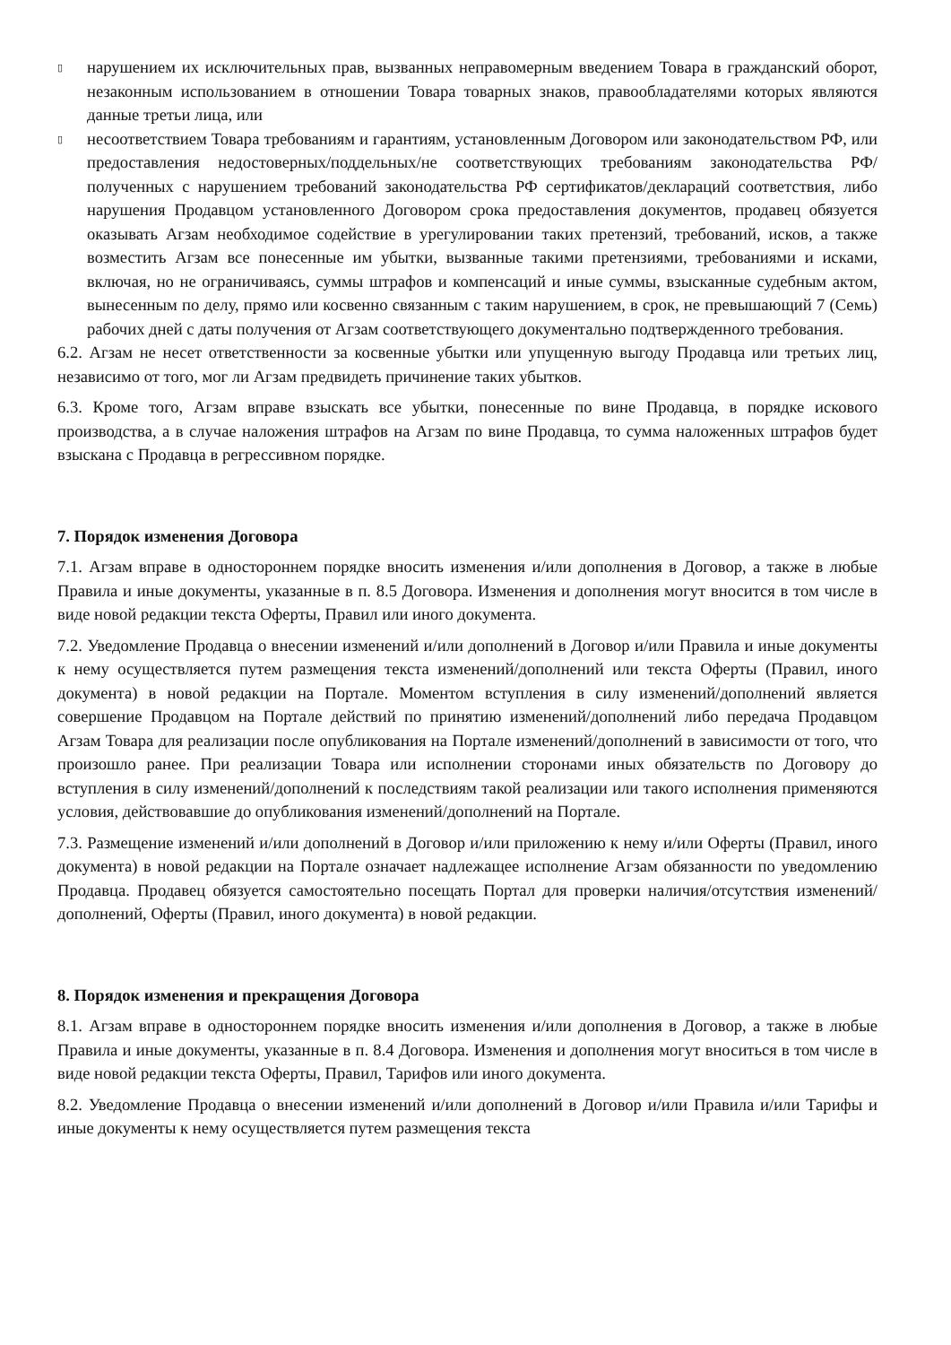▯
нарушением их исключительных прав, вызванных неправомерным введением Товара в гражданский оборот, незаконным использованием в отношении Товара товарных знаков, правообладателями которых являются данные третьи лица, или
▯
несоответствием Товара требованиям и гарантиям, установленным Договором или законодательством РФ, или предоставления недостоверных/поддельных/не соответствующих требованиям законодательства РФ/полученных с нарушением требований законодательства РФ сертификатов/деклараций соответствия, либо нарушения Продавцом установленного Договором срока предоставления документов, продавец обязуется оказывать Агзам необходимое содействие в урегулировании таких претензий, требований, исков, а также возместить Агзам все понесенные им убытки, вызванные такими претензиями, требованиями и исками, включая, но не ограничиваясь, суммы штрафов и компенсаций и иные суммы, взысканные судебным актом, вынесенным по делу, прямо или косвенно связанным с таким нарушением, в срок, не превышающий 7 (Семь) рабочих дней с даты получения от Агзам соответствующего документально подтвержденного требования.
6.2. Агзам не несет ответственности за косвенные убытки или упущенную выгоду Продавца или третьих лиц, независимо от того, мог ли Агзам предвидеть причинение таких убытков.
6.3. Кроме того, Агзам вправе взыскать все убытки, понесенные по вине Продавца, в порядке искового производства, а в случае наложения штрафов на Агзам по вине Продавца, то сумма наложенных штрафов будет взыскана с Продавца в регрессивном порядке.
7. Порядок изменения Договора
7.1. Агзам вправе в одностороннем порядке вносить изменения и/или дополнения в Договор, а также в любые Правила и иные документы, указанные в п. 8.5 Договора. Изменения и дополнения могут вносится в том числе в виде новой редакции текста Оферты, Правил или иного документа.
7.2. Уведомление Продавца о внесении изменений и/или дополнений в Договор и/или Правила и иные документы к нему осуществляется путем размещения текста изменений/дополнений или текста Оферты (Правил, иного документа) в новой редакции на Портале. Моментом вступления в силу изменений/дополнений является совершение Продавцом на Портале действий по принятию изменений/дополнений либо передача Продавцом Агзам Товара для реализации после опубликования на Портале изменений/дополнений в зависимости от того, что произошло ранее. При реализации Товара или исполнении сторонами иных обязательств по Договору до вступления в силу изменений/дополнений к последствиям такой реализации или такого исполнения применяются условия, действовавшие до опубликования изменений/дополнений на Портале.
7.3. Размещение изменений и/или дополнений в Договор и/или приложению к нему и/или Оферты (Правил, иного документа) в новой редакции на Портале означает надлежащее исполнение Агзам обязанности по уведомлению Продавца. Продавец обязуется самостоятельно посещать Портал для проверки наличия/отсутствия изменений/дополнений, Оферты (Правил, иного документа) в новой редакции.
8. Порядок изменения и прекращения Договора
8.1. Агзам вправе в одностороннем порядке вносить изменения и/или дополнения в Договор, а также в любые Правила и иные документы, указанные в п. 8.4 Договора. Изменения и дополнения могут вноситься в том числе в виде новой редакции текста Оферты, Правил, Тарифов или иного документа.
8.2. Уведомление Продавца о внесении изменений и/или дополнений в Договор и/или Правила и/или Тарифы и иные документы к нему осуществляется путем размещения текста